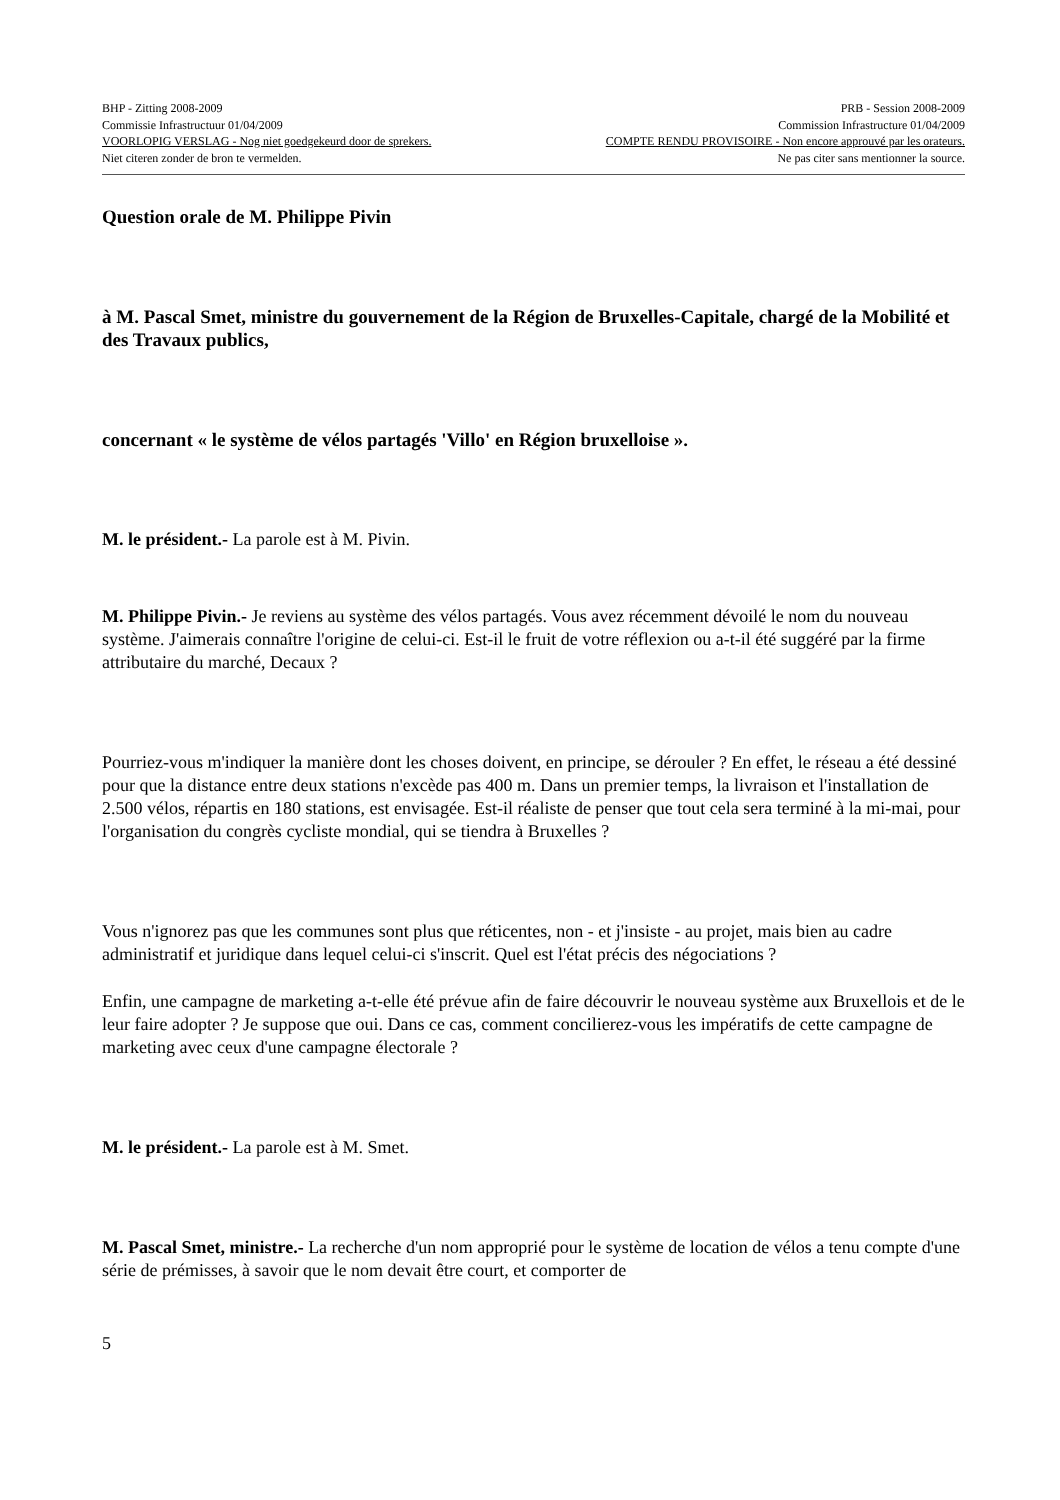BHP - Zitting 2008-2009 PRB - Session 2008-2009
Commissie Infrastructuur 01/04/2009 Commission Infrastructure 01/04/2009
VOORLOPIG VERSLAG - Nog niet goedgekeurd door de sprekers. COMPTE RENDU PROVISOIRE - Non encore approuvé par les orateurs.
Niet citeren zonder de bron te vermelden. Ne pas citer sans mentionner la source.
Question orale de M. Philippe Pivin
à M. Pascal Smet, ministre du gouvernement de la Région de Bruxelles-Capitale, chargé de la Mobilité et des Travaux publics,
concernant « le système de vélos partagés 'Villo' en Région bruxelloise ».
M. le président.- La parole est à M. Pivin.
M. Philippe Pivin.- Je reviens au système des vélos partagés. Vous avez récemment dévoilé le nom du nouveau système. J'aimerais connaître l'origine de celui-ci. Est-il le fruit de votre réflexion ou a-t-il été suggéré par la firme attributaire du marché, Decaux ?
Pourriez-vous m'indiquer la manière dont les choses doivent, en principe, se dérouler ? En effet, le réseau a été dessiné pour que la distance entre deux stations n'excède pas 400 m. Dans un premier temps, la livraison et l'installation de 2.500 vélos, répartis en 180 stations, est envisagée. Est-il réaliste de penser que tout cela sera terminé à la mi-mai, pour l'organisation du congrès cycliste mondial, qui se tiendra à Bruxelles ?
Vous n'ignorez pas que les communes sont plus que réticentes, non - et j'insiste - au projet, mais bien au cadre administratif et juridique dans lequel celui-ci s'inscrit. Quel est l'état précis des négociations ?
Enfin, une campagne de marketing a-t-elle été prévue afin de faire découvrir le nouveau système aux Bruxellois et de le leur faire adopter ? Je suppose que oui. Dans ce cas, comment concilierez-vous les impératifs de cette campagne de marketing avec ceux d'une campagne électorale ?
M. le président.- La parole est à M. Smet.
M. Pascal Smet, ministre.- La recherche d'un nom approprié pour le système de location de vélos a tenu compte d'une série de prémisses, à savoir que le nom devait être court, et comporter de
5